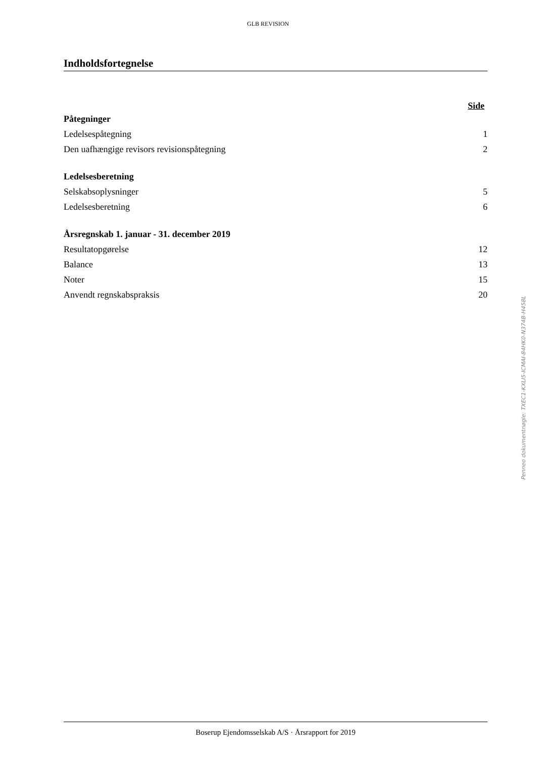GLB REVISION
Indholdsfortegnelse
Side
| Påtegninger | |
| Ledelsespåtegning | 1 |
| Den uafhængige revisors revisionspåtegning | 2 |
| Ledelsesberetning | |
| Selskabsoplysninger | 5 |
| Ledelsesberetning | 6 |
| Årsregnskab 1. januar - 31. december 2019 | |
| Resultatopgørelse | 12 |
| Balance | 13 |
| Noter | 15 |
| Anvendt regnskabspraksis | 20 |
Penneo dokumentnøgle: TXEC1-KXLI5-ICMAI-84HK0-N374B-H458L
Boserup Ejendomsselskab A/S · Årsrapport for 2019